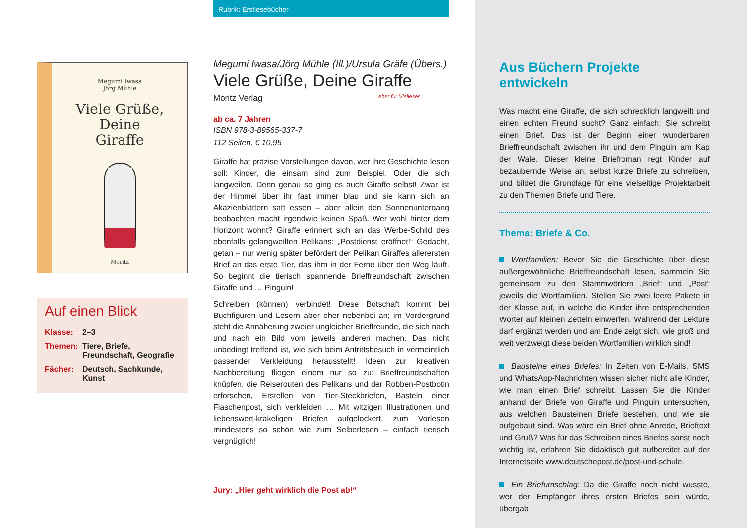Megumi Iwasa
Jörg Mühle
Viele Grüße,
Deine
Giraffe
Moritz
Auf einen Blick
Klasse: 2–3
Themen: Tiere, Briefe, Freundschaft, Geografie
Fächer: Deutsch, Sachkunde, Kunst
Rubrik: Erstlesebücher
Megumi Iwasa/Jörg Mühle (Ill.)/Ursula Gräfe (Übers.)
Viele Grüße, Deine Giraffe
Moritz Verlag eher für Vielleser
ab ca. 7 Jahren
ISBN 978-3-89565-337-7
112 Seiten, € 10,95
Giraffe hat präzise Vorstellungen davon, wer ihre Geschichte lesen soll: Kinder, die einsam sind zum Beispiel. Oder die sich langweilen. Denn genau so ging es auch Giraffe selbst! Zwar ist der Himmel über ihr fast immer blau und sie kann sich an Akazienblättern satt essen – aber allein den Sonnenuntergang beobachten macht irgendwie keinen Spaß. Wer wohl hinter dem Horizont wohnt? Giraffe erinnert sich an das Werbe-Schild des ebenfalls gelangweilten Pelikans: „Postdienst eröffnet!“ Gedacht, getan – nur wenig später befördert der Pelikan Giraffes allerersten Brief an das erste Tier, das ihm in der Ferne über den Weg läuft. So beginnt die tierisch spannende Brieffreundschaft zwischen Giraffe und … Pinguin!
Schreiben (können) verbindet! Diese Botschaft kommt bei Buchfiguren und Lesern aber eher nebenbei an; im Vordergrund steht die Annäherung zweier ungleicher Brieffreunde, die sich nach und nach ein Bild vom jeweils anderen machen. Das nicht unbedingt treffend ist, wie sich beim Antrittsbesuch in vermeintlich passender Verkleidung herausstellt! Ideen zur kreativen Nachbereitung fliegen einem nur so zu: Brieffreundschaften knüpfen, die Reiserouten des Pelikans und der Robben-Postbotin erforschen, Erstellen von Tier-Steckbriefen, Basteln einer Flaschenpost, sich verkleiden … Mit witzigen Illustrationen und liebenswert-krakeligen Briefen aufgelockert, zum Vorlesen mindestens so schön wie zum Selberlesen – einfach tierisch vergnüglich!
Jury: „Hier geht wirklich die Post ab!“
Aus Büchern Projekte entwickeln
Was macht eine Giraffe, die sich schrecklich langweilt und einen echten Freund sucht? Ganz einfach: Sie schreibt einen Brief. Das ist der Beginn einer wunderbaren Brieffreundschaft zwischen ihr und dem Pinguin am Kap der Wale. Dieser kleine Briefroman regt Kinder auf bezaubernde Weise an, selbst kurze Briefe zu schreiben, und bildet die Grundlage für eine vielseitige Projektarbeit zu den Themen Briefe und Tiere.
Thema: Briefe & Co.
Wortfamilien: Bevor Sie die Geschichte über diese außergewöhnliche Brieffreundschaft lesen, sammeln Sie gemeinsam zu den Stammwörtern „Brief“ und „Post“ jeweils die Wortfamilien. Stellen Sie zwei leere Pakete in der Klasse auf, in welche die Kinder ihre entsprechenden Wörter auf kleinen Zetteln einwerfen. Während der Lektüre darf ergänzt werden und am Ende zeigt sich, wie groß und weit verzweigt diese beiden Wortfamilien wirklich sind!
Bausteine eines Briefes: In Zeiten von E-Mails, SMS und WhatsApp-Nachrichten wissen sicher nicht alle Kinder, wie man einen Brief schreibt. Lassen Sie die Kinder anhand der Briefe von Giraffe und Pinguin untersuchen, aus welchen Bausteinen Briefe bestehen, und wie sie aufgebaut sind. Was wäre ein Brief ohne Anrede, Brieftext und Gruß? Was für das Schreiben eines Briefes sonst noch wichtig ist, erfahren Sie didaktisch gut aufbereitet auf der Internetseite www.deutschepost.de/post-und-schule.
Ein Briefumschlag: Da die Giraffe noch nicht wusste, wer der Empfänger ihres ersten Briefes sein würde, übergab